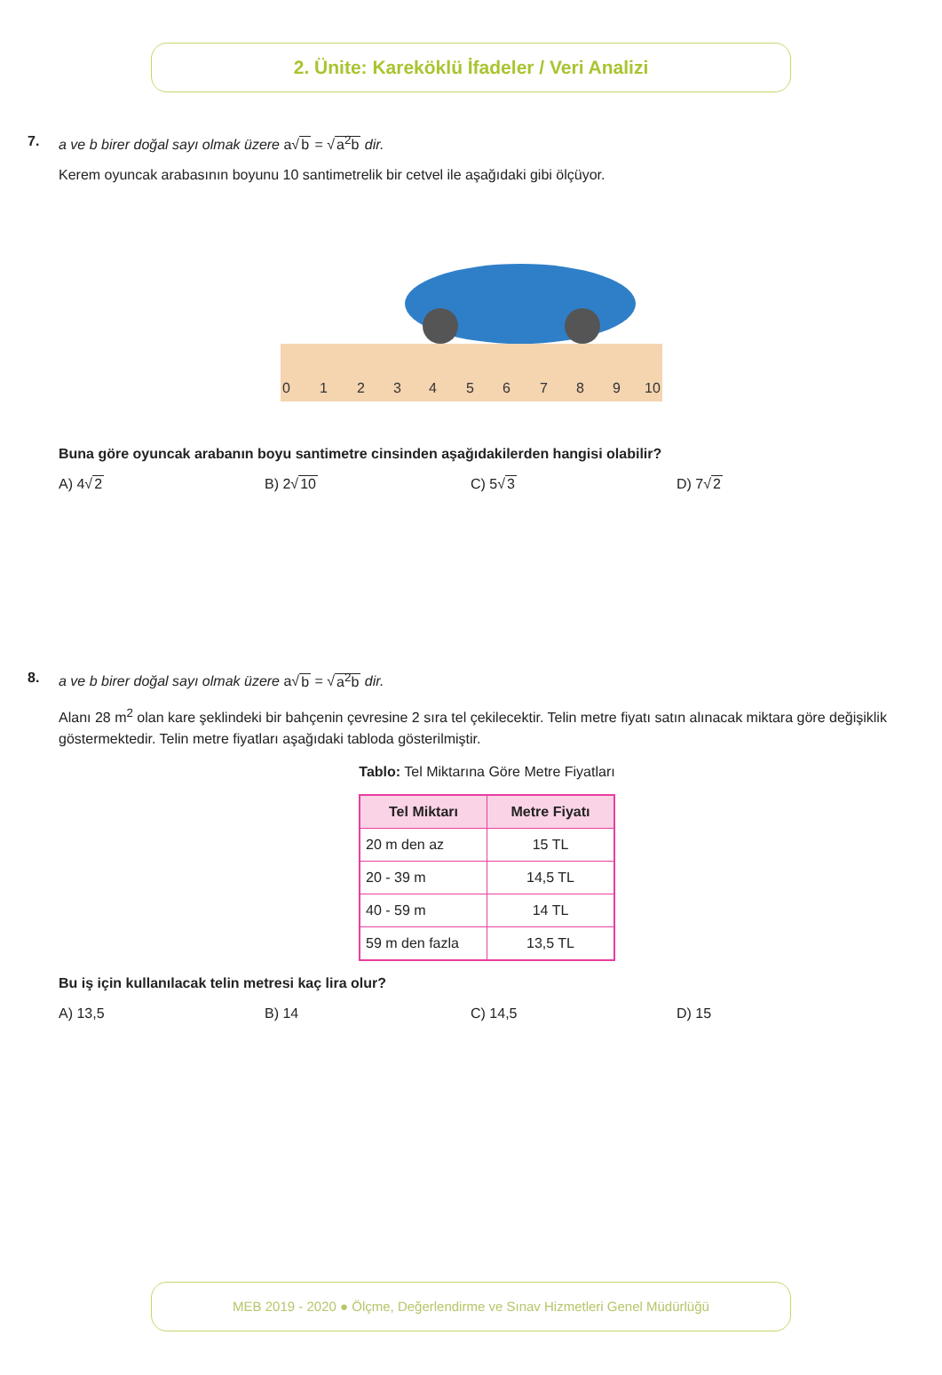2. Ünite: Kareköklü İfadeler / Veri Analizi
7.
a ve b birer doğal sayı olmak üzere a√b = √a<sup>2</sup>b dir.
Kerem oyuncak arabasının boyunu 10 santimetrelik bir cetvel ile aşağıdaki gibi ölçüyor.
0
1
2
3
4
5
6
7
8
9
10
Buna göre oyuncak arabanın boyu santimetre cinsinden aşağıdakilerden hangisi olabilir?
A) 4√2 B) 2√10 C) 5√3 D) 7√2
8.
a ve b birer doğal sayı olmak üzere a√b = √a<sup>2</sup>b dir.
Alanı 28 m<sup>2</sup> olan kare şeklindeki bir bahçenin çevresine 2 sıra tel çekilecektir. Telin metre fiyatı satın alınacak miktara göre değişiklik göstermektedir. Telin metre fiyatları aşağıdaki tabloda gösterilmiştir.
Tablo: Tel Miktarına Göre Metre Fiyatları
| Tel Miktarı | Metre Fiyatı |
| --- | --- |
| 20 m den az | 15 TL |
| 20 - 39 m | 14,5 TL |
| 40 - 59 m | 14 TL |
| 59 m den fazla | 13,5 TL |
Bu iş için kullanılacak telin metresi kaç lira olur?
A) 13,5 B) 14 C) 14,5 D) 15
MEB 2019 - 2020 ● Ölçme, Değerlendirme ve Sınav Hizmetleri Genel Müdürlüğü